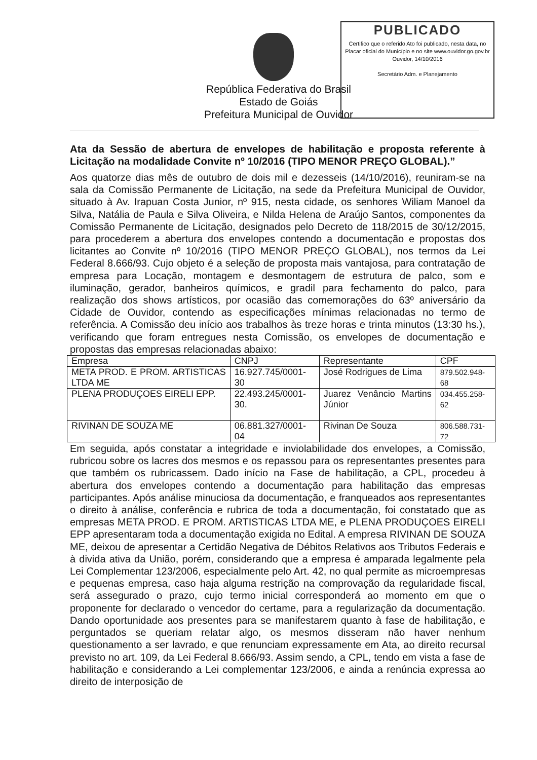República Federativa do Brasil
Estado de Goiás
Prefeitura Municipal de Ouvidor
PUBLICADO
Certifico que o referido Ato foi publicado, nesta data, no Placar oficial do Município e no site www.ouvidor.go.gov.br
Ouvidor, 14/10/2016
Secretário Adm. e Planejamento
Ata da Sessão de abertura de envelopes de habilitação e proposta referente à Licitação na modalidade Convite nº 10/2016 (TIPO MENOR PREÇO GLOBAL).”
Aos quatorze dias mês de outubro de dois mil e dezesseis (14/10/2016), reuniram-se na sala da Comissão Permanente de Licitação, na sede da Prefeitura Municipal de Ouvidor, situado à Av. Irapuan Costa Junior, nº 915, nesta cidade, os senhores Wiliam Manoel da Silva, Natália de Paula e Silva Oliveira, e Nilda Helena de Araújo Santos, componentes da Comissão Permanente de Licitação, designados pelo Decreto de 118/2015 de 30/12/2015, para procederem a abertura dos envelopes contendo a documentação e propostas dos licitantes ao Convite nº 10/2016 (TIPO MENOR PREÇO GLOBAL), nos termos da Lei Federal 8.666/93. Cujo objeto é a seleção de proposta mais vantajosa, para contratação de empresa para Locação, montagem e desmontagem de estrutura de palco, som e iluminação, gerador, banheiros químicos, e gradil para fechamento do palco, para realização dos shows artísticos, por ocasião das comemorações do 63º aniversário da Cidade de Ouvidor, contendo as especificações mínimas relacionadas no termo de referência. A Comissão deu início aos trabalhos às treze horas e trinta minutos (13:30 hs.), verificando que foram entregues nesta Comissão, os envelopes de documentação e propostas das empresas relacionadas abaixo:
| Empresa | CNPJ | Representante | CPF |
| META PROD. E PROM. ARTISTICAS LTDA ME | 16.927.745/0001-30 | José Rodrigues de Lima | 879.502.948-68 |
| PLENA PRODUÇOES EIRELI EPP. | 22.493.245/0001-30. | Juarez Venâncio Martins Júnior | 034.455.258-62 |
| RIVINAN DE SOUZA ME | 06.881.327/0001-04 | Rivinan De Souza | 806.588.731-72 |
Em seguida, após constatar a integridade e inviolabilidade dos envelopes, a Comissão, rubricou sobre os lacres dos mesmos e os repassou para os representantes presentes para que também os rubricassem. Dado início na Fase de habilitação, a CPL, procedeu à abertura dos envelopes contendo a documentação para habilitação das empresas participantes. Após análise minuciosa da documentação, e franqueados aos representantes o direito à análise, conferência e rubrica de toda a documentação, foi constatado que as empresas META PROD. E PROM. ARTISTICAS LTDA ME, e PLENA PRODUÇOES EIRELI EPP apresentaram toda a documentação exigida no Edital. A empresa RIVINAN DE SOUZA ME, deixou de apresentar a Certidão Negativa de Débitos Relativos aos Tributos Federais e à divida ativa da União, porém, considerando que a empresa é amparada legalmente pela Lei Complementar 123/2006, especialmente pelo Art. 42, no qual permite as microempresas e pequenas empresa, caso haja alguma restrição na comprovação da regularidade fiscal, será assegurado o prazo, cujo termo inicial corresponderá ao momento em que o proponente for declarado o vencedor do certame, para a regularização da documentação. Dando oportunidade aos presentes para se manifestarem quanto à fase de habilitação, e perguntados se queriam relatar algo, os mesmos disseram não haver nenhum questionamento a ser lavrado, e que renunciam expressamente em Ata, ao direito recursal previsto no art. 109, da Lei Federal 8.666/93. Assim sendo, a CPL, tendo em vista a fase de habilitação e considerando a Lei complementar 123/2006, e ainda a renúncia expressa ao direito de interposição de